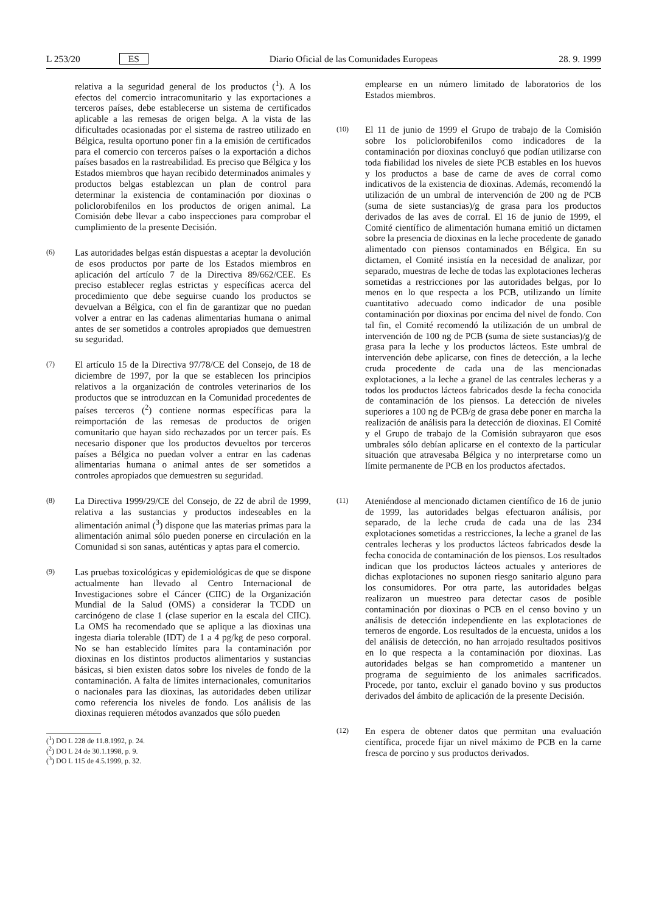L 253/20 ES Diario Oficial de las Comunidades Europeas 28. 9. 1999
relativa a la seguridad general de los productos (<sup>1</sup>). A los efectos del comercio intracomunitario y las exportaciones a terceros países, debe establecerse un sistema de certificados aplicable a las remesas de origen belga. A la vista de las dificultades ocasionadas por el sistema de rastreo utilizado en Bélgica, resulta oportuno poner fin a la emisión de certificados para el comercio con terceros países o la exportación a dichos países basados en la rastreabilidad. Es preciso que Bélgica y los Estados miembros que hayan recibido determinados animales y productos belgas establezcan un plan de control para determinar la existencia de contaminación por dioxinas o policlorobifenilos en los productos de origen animal. La Comisión debe llevar a cabo inspecciones para comprobar el cumplimiento de la presente Decisión.
(6)
Las autoridades belgas están dispuestas a aceptar la devolución de esos productos por parte de los Estados miembros en aplicación del artículo 7 de la Directiva 89/662/CEE. Es preciso establecer reglas estrictas y específicas acerca del procedimiento que debe seguirse cuando los productos se devuelvan a Bélgica, con el fin de garantizar que no puedan volver a entrar en las cadenas alimentarias humana o animal antes de ser sometidos a controles apropiados que demuestren su seguridad.
(7)
El artículo 15 de la Directiva 97/78/CE del Consejo, de 18 de diciembre de 1997, por la que se establecen los principios relativos a la organización de controles veterinarios de los productos que se introduzcan en la Comunidad procedentes de países terceros (<sup>2</sup>) contiene normas específicas para la reimportación de las remesas de productos de origen comunitario que hayan sido rechazados por un tercer país. Es necesario disponer que los productos devueltos por terceros países a Bélgica no puedan volver a entrar en las cadenas alimentarias humana o animal antes de ser sometidos a controles apropiados que demuestren su seguridad.
(8)
La Directiva 1999/29/CE del Consejo, de 22 de abril de 1999, relativa a las sustancias y productos indeseables en la alimentación animal (<sup>3</sup>) dispone que las materias primas para la alimentación animal sólo pueden ponerse en circulación en la Comunidad si son sanas, auténticas y aptas para el comercio.
(9)
Las pruebas toxicológicas y epidemiológicas de que se dispone actualmente han llevado al Centro Internacional de Investigaciones sobre el Cáncer (CIIC) de la Organización Mundial de la Salud (OMS) a considerar la TCDD un carcinógeno de clase 1 (clase superior en la escala del CIIC). La OMS ha recomendado que se aplique a las dioxinas una ingesta diaria tolerable (IDT) de 1 a 4 pg/kg de peso corporal. No se han establecido límites para la contaminación por dioxinas en los distintos productos alimentarios y sustancias básicas, si bien existen datos sobre los niveles de fondo de la contaminación. A falta de límites internacionales, comunitarios o nacionales para las dioxinas, las autoridades deben utilizar como referencia los niveles de fondo. Los análisis de las dioxinas requieren métodos avanzados que sólo pueden
(<sup>1</sup>) DO L 228 de 11.8.1992, p. 24.
(<sup>2</sup>) DO L 24 de 30.1.1998, p. 9.
(<sup>3</sup>) DO L 115 de 4.5.1999, p. 32.
emplearse en un número limitado de laboratorios de los Estados miembros.
(10)
El 11 de junio de 1999 el Grupo de trabajo de la Comisión sobre los policlorobifenilos como indicadores de la contaminación por dioxinas concluyó que podían utilizarse con toda fiabilidad los niveles de siete PCB estables en los huevos y los productos a base de carne de aves de corral como indicativos de la existencia de dioxinas. Además, recomendó la utilización de un umbral de intervención de 200 ng de PCB (suma de siete sustancias)/g de grasa para los productos derivados de las aves de corral. El 16 de junio de 1999, el Comité científico de alimentación humana emitió un dictamen sobre la presencia de dioxinas en la leche procedente de ganado alimentado con piensos contaminados en Bélgica. En su dictamen, el Comité insistía en la necesidad de analizar, por separado, muestras de leche de todas las explotaciones lecheras sometidas a restricciones por las autoridades belgas, por lo menos en lo que respecta a los PCB, utilizando un límite cuantitativo adecuado como indicador de una posible contaminación por dioxinas por encima del nivel de fondo. Con tal fin, el Comité recomendó la utilización de un umbral de intervención de 100 ng de PCB (suma de siete sustancias)/g de grasa para la leche y los productos lácteos. Este umbral de intervención debe aplicarse, con fines de detección, a la leche cruda procedente de cada una de las mencionadas explotaciones, a la leche a granel de las centrales lecheras y a todos los productos lácteos fabricados desde la fecha conocida de contaminación de los piensos. La detección de niveles superiores a 100 ng de PCB/g de grasa debe poner en marcha la realización de análisis para la detección de dioxinas. El Comité y el Grupo de trabajo de la Comisión subrayaron que esos umbrales sólo debían aplicarse en el contexto de la particular situación que atravesaba Bélgica y no interpretarse como un límite permanente de PCB en los productos afectados.
(11)
Ateniéndose al mencionado dictamen científico de 16 de junio de 1999, las autoridades belgas efectuaron análisis, por separado, de la leche cruda de cada una de las 234 explotaciones sometidas a restricciones, la leche a granel de las centrales lecheras y los productos lácteos fabricados desde la fecha conocida de contaminación de los piensos. Los resultados indican que los productos lácteos actuales y anteriores de dichas explotaciones no suponen riesgo sanitario alguno para los consumidores. Por otra parte, las autoridades belgas realizaron un muestreo para detectar casos de posible contaminación por dioxinas o PCB en el censo bovino y un análisis de detección independiente en las explotaciones de terneros de engorde. Los resultados de la encuesta, unidos a los del análisis de detección, no han arrojado resultados positivos en lo que respecta a la contaminación por dioxinas. Las autoridades belgas se han comprometido a mantener un programa de seguimiento de los animales sacrificados. Procede, por tanto, excluir el ganado bovino y sus productos derivados del ámbito de aplicación de la presente Decisión.
(12)
En espera de obtener datos que permitan una evaluación científica, procede fijar un nivel máximo de PCB en la carne fresca de porcino y sus productos derivados.